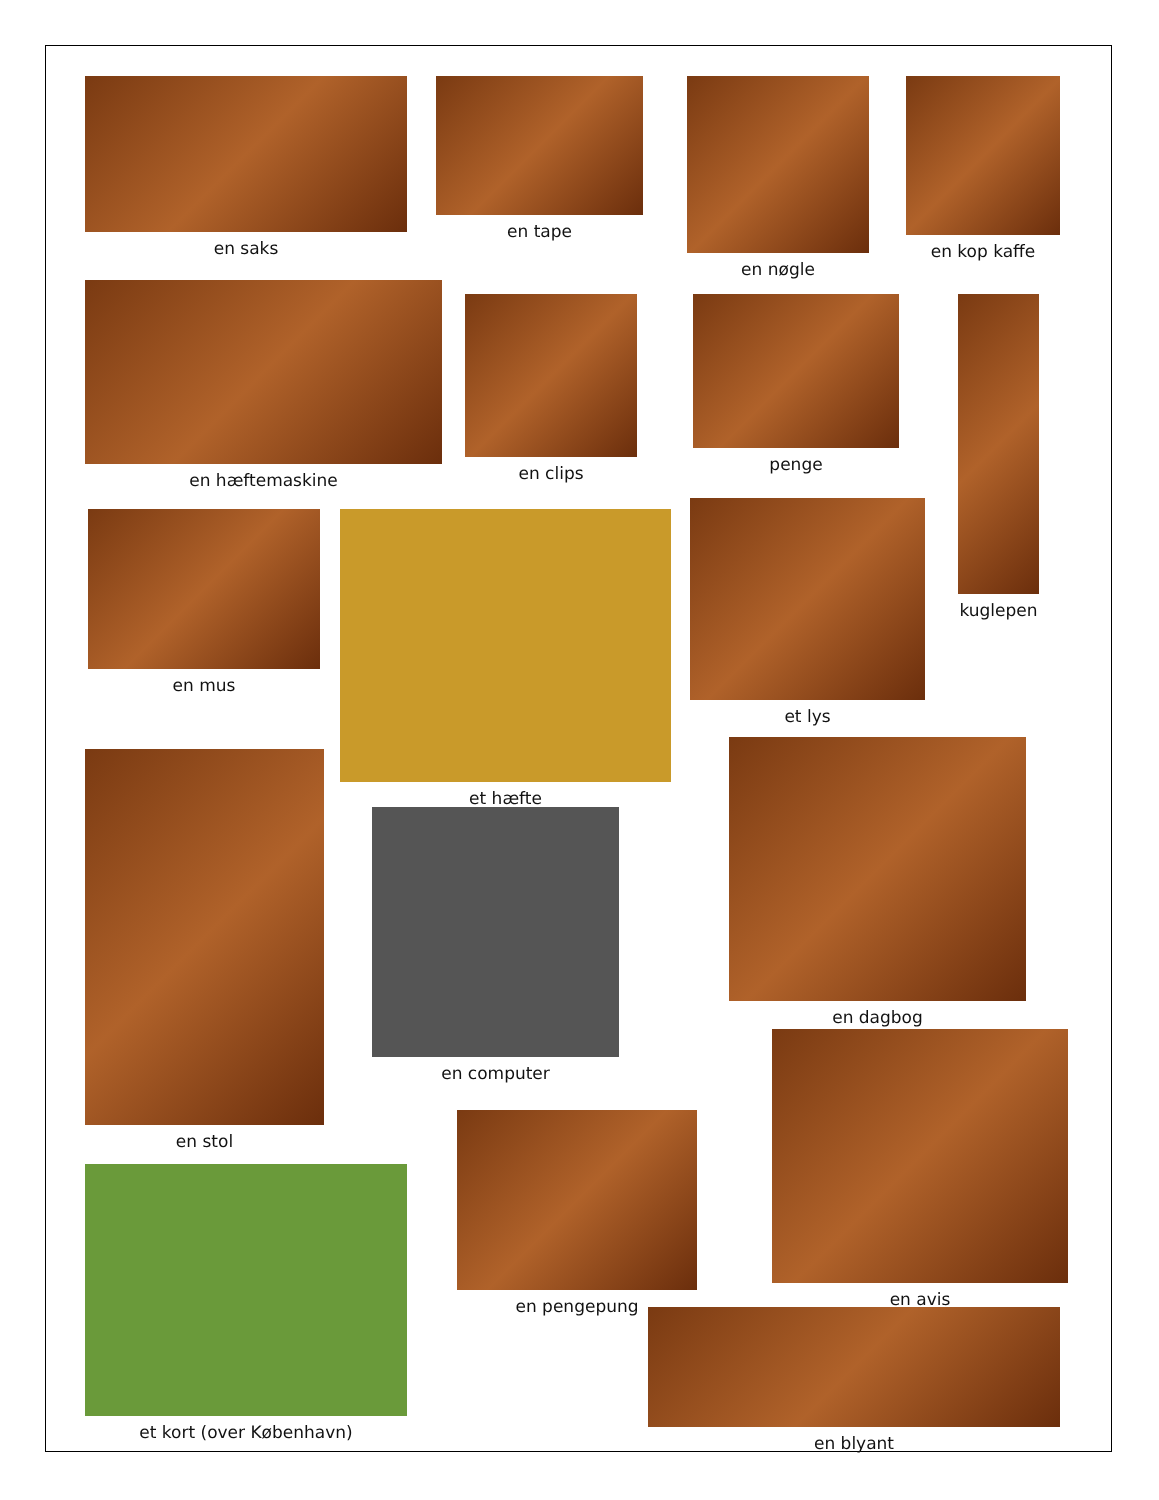en saks en tape en nøgle en kop kaffe
en hæftemaskine
en clips penge kuglepen
en mus et hæfte
et lys
en stol
en computer
en dagbog
en avis
en pengepung
et kort (over København)
en blyant